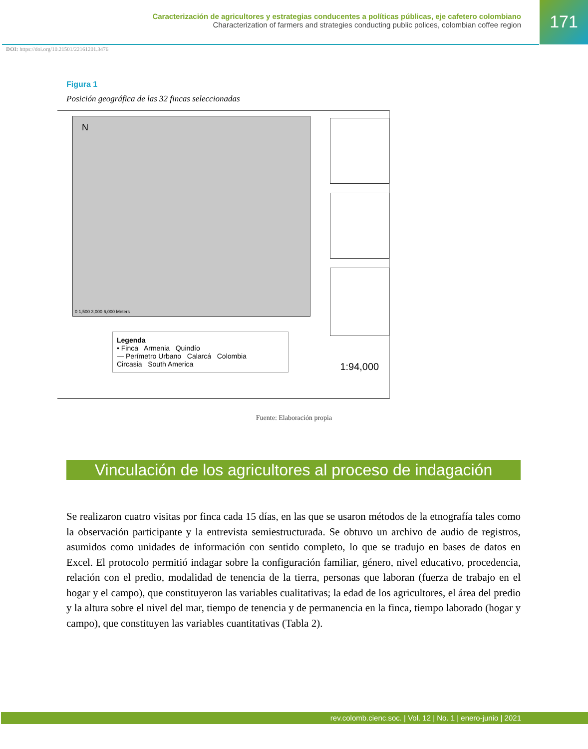Caracterización de agricultores y estrategias conducentes a políticas públicas, eje cafetero colombiano
Characterization of farmers and strategies conducting public polices, colombian coffee region
171
DOI: https://doi.org/10.21501/22161201.3476
Figura 1
Posición geográfica de las 32 fincas seleccionadas
N
0 1,500 3,000 6,000 Meters
Legenda
• Finca Armenia Quindío
— Perímetro Urbano Calarcá Colombia
Circasia South America
1:94,000
Fuente: Elaboración propia
Vinculación de los agricultores al proceso de indagación
Se realizaron cuatro visitas por finca cada 15 días, en las que se usaron métodos de la etnografía tales como la observación participante y la entrevista semiestructurada. Se obtuvo un archivo de audio de registros, asumidos como unidades de información con sentido completo, lo que se tradujo en bases de datos en Excel. El protocolo permitió indagar sobre la configuración familiar, género, nivel educativo, procedencia, relación con el predio, modalidad de tenencia de la tierra, personas que laboran (fuerza de trabajo en el hogar y el campo), que constituyeron las variables cualitativas; la edad de los agricultores, el área del predio y la altura sobre el nivel del mar, tiempo de tenencia y de permanencia en la finca, tiempo laborado (hogar y campo), que constituyen las variables cuantitativas (Tabla 2).
rev.colomb.cienc.soc. | Vol. 12 | No. 1 | enero-junio | 2021